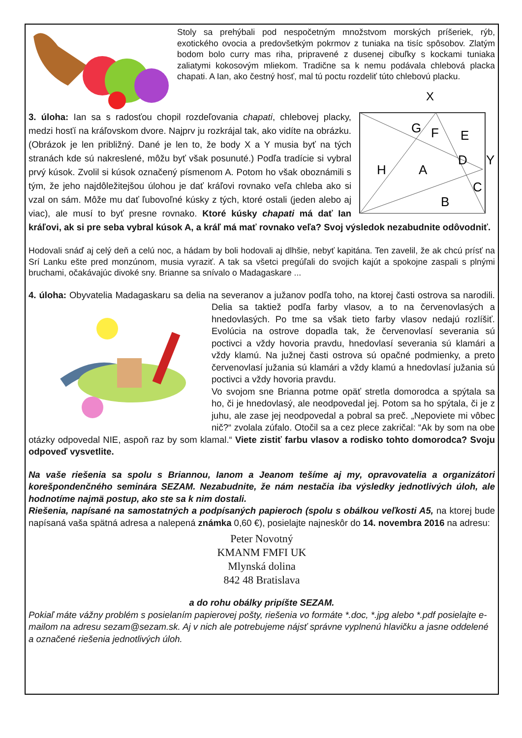Stoly sa prehýbali pod nespočetným množstvom morských príšeriek, rýb, exotického ovocia a predovšetkým pokrmov z tuniaka na tisíc spôsobov. Zlatým bodom bolo curry mas riha, pripravené z dusenej cibuľky s kockami tuniaka zaliatymi kokosovým mliekom. Tradične sa k nemu podávala chlebová placka chapati. A Ian, ako čestný hosť, mal tú poctu rozdeliť túto chlebovú placku.
X
G
F
E
H
A
D
Y
C
B
3. úloha: Ian sa s radosťou chopil rozdeľovania chapati, chlebovej placky, medzi hosťí na kráľovskom dvore. Najprv ju rozkrájal tak, ako vidíte na obrázku. (Obrázok je len približný. Dané je len to, že body X a Y musia byť na tých stranách kde sú nakreslené, môžu byť však posunuté.) Podľa tradície si vybral prvý kúsok. Zvolil si kúsok označený písmenom A. Potom ho však oboznámili s tým, že jeho najdôležitejšou úlohou je dať kráľovi rovnako veľa chleba ako si vzal on sám. Môže mu dať ľubovoľné kúsky z tých, ktoré ostali (jeden alebo aj viac), ale musí to byť presne rovnako. Ktoré kúsky chapati má dať Ian kráľovi, ak si pre seba vybral kúsok A, a kráľ má mať rovnako veľa? Svoj výsledok nezabudnite odôvodniť.
Hodovali snáď aj celý deň a celú noc, a hádam by boli hodovali aj dlhšie, nebyť kapitána. Ten zavelil, že ak chcú prísť na Srí Lanku ešte pred monzúnom, musia vyraziť. A tak sa všetci pregúľali do svojich kajút a spokojne zaspali s plnými bruchami, očakávajúc divoké sny. Brianne sa snívalo o Madagaskare ...
4. úloha: Obyvatelia Madagaskaru sa delia na severanov a južanov podľa toho, na ktorej časti ostrova sa narodili. Delia sa taktiež podľa farby vlasov, a to na červenovlasých a hnedovlasých. Po tme sa však tieto farby vlasov nedajú rozlíšiť. Evolúcia na ostrove dopadla tak, že červenovlasí severania sú poctivci a vždy hovoria pravdu, hnedovlasí severania sú klamári a vždy klamú. Na južnej časti ostrova sú opačné podmienky, a preto červenovlasí južania sú klamári a vždy klamú a hnedovlasí južania sú poctivci a vždy hovoria pravdu.
Vo svojom sne Brianna potme opäť stretla domorodca a spýtala sa ho, či je hnedovlasý, ale neodpovedal jej. Potom sa ho spýtala, či je z juhu, ale zase jej neodpovedal a pobral sa preč. „Nepoviete mi vôbec nič?“ zvolala zúfalo. Otočil sa a cez plece zakričal: “Ak by som na obe otázky odpovedal NIE, aspoň raz by som klamal.“ Viete zistiť farbu vlasov a rodisko tohto domorodca? Svoju odpoveď vysvetlite.
Na vaše riešenia sa spolu s Briannou, Ianom a Jeanom tešíme aj my, opravovatelia a organizátori korešpondenčného seminára SEZAM. Nezabudnite, že nám nestačia iba výsledky jednotlivých úloh, ale hodnotíme najmä postup, ako ste sa k nim dostali.
Riešenia, napísané na samostatných a podpísaných papieroch (spolu s obálkou veľkosti A5, na ktorej bude napísaná vaša spätná adresa a nalepená známka 0,60 €), posielajte najneskôr do 14. novembra 2016 na adresu:
Peter Novotný
KMANM FMFI UK
Mlynská dolina
842 48 Bratislava
a do rohu obálky pripíšte SEZAM.
Pokiaľ máte vážny problém s posielaním papierovej pošty, riešenia vo formáte *.doc, *.jpg alebo *.pdf posielajte e-mailom na adresu sezam@sezam.sk. Aj v nich ale potrebujeme nájsť správne vyplnenú hlavičku a jasne oddelené a označené riešenia jednotlivých úloh.